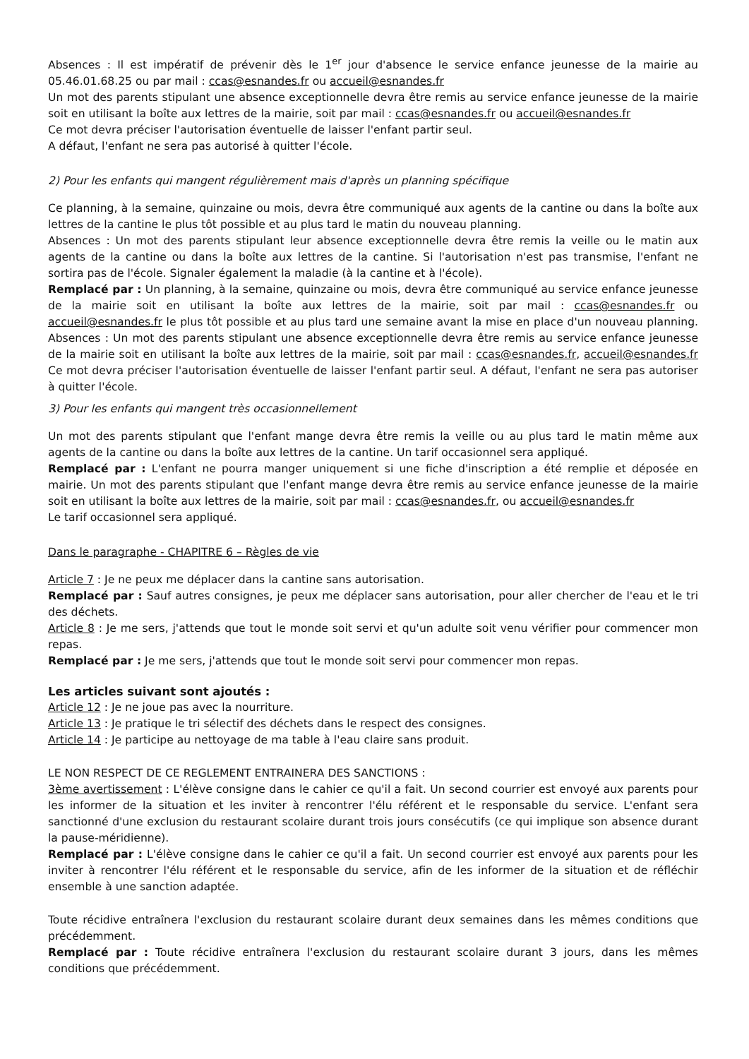Absences : Il est impératif de prévenir dès le 1<sup>er</sup> jour d'absence le service enfance jeunesse de la mairie au 05.46.01.68.25 ou par mail : ccas@esnandes.fr ou accueil@esnandes.fr
Un mot des parents stipulant une absence exceptionnelle devra être remis au service enfance jeunesse de la mairie soit en utilisant la boîte aux lettres de la mairie, soit par mail : ccas@esnandes.fr ou accueil@esnandes.fr
Ce mot devra préciser l'autorisation éventuelle de laisser l'enfant partir seul.
A défaut, l'enfant ne sera pas autorisé à quitter l'école.
2) Pour les enfants qui mangent régulièrement mais d'après un planning spécifique
Ce planning, à la semaine, quinzaine ou mois, devra être communiqué aux agents de la cantine ou dans la boîte aux lettres de la cantine le plus tôt possible et au plus tard le matin du nouveau planning.
Absences : Un mot des parents stipulant leur absence exceptionnelle devra être remis la veille ou le matin aux agents de la cantine ou dans la boîte aux lettres de la cantine. Si l'autorisation n'est pas transmise, l'enfant ne sortira pas de l'école. Signaler également la maladie (à la cantine et à l'école).
Remplacé par : Un planning, à la semaine, quinzaine ou mois, devra être communiqué au service enfance jeunesse de la mairie soit en utilisant la boîte aux lettres de la mairie, soit par mail : ccas@esnandes.fr ou accueil@esnandes.fr le plus tôt possible et au plus tard une semaine avant la mise en place d'un nouveau planning. Absences : Un mot des parents stipulant une absence exceptionnelle devra être remis au service enfance jeunesse de la mairie soit en utilisant la boîte aux lettres de la mairie, soit par mail : ccas@esnandes.fr, accueil@esnandes.fr Ce mot devra préciser l'autorisation éventuelle de laisser l'enfant partir seul. A défaut, l'enfant ne sera pas autoriser à quitter l'école.
3) Pour les enfants qui mangent très occasionnellement
Un mot des parents stipulant que l'enfant mange devra être remis la veille ou au plus tard le matin même aux agents de la cantine ou dans la boîte aux lettres de la cantine. Un tarif occasionnel sera appliqué.
Remplacé par : L'enfant ne pourra manger uniquement si une fiche d'inscription a été remplie et déposée en mairie. Un mot des parents stipulant que l'enfant mange devra être remis au service enfance jeunesse de la mairie soit en utilisant la boîte aux lettres de la mairie, soit par mail : ccas@esnandes.fr, ou accueil@esnandes.fr
Le tarif occasionnel sera appliqué.
Dans le paragraphe - CHAPITRE 6 – Règles de vie
Article 7 : Je ne peux me déplacer dans la cantine sans autorisation.
Remplacé par : Sauf autres consignes, je peux me déplacer sans autorisation, pour aller chercher de l'eau et le tri des déchets.
Article 8 : Je me sers, j'attends que tout le monde soit servi et qu'un adulte soit venu vérifier pour commencer mon repas.
Remplacé par : Je me sers, j'attends que tout le monde soit servi pour commencer mon repas.
Les articles suivant sont ajoutés :
Article 12 : Je ne joue pas avec la nourriture.
Article 13 : Je pratique le tri sélectif des déchets dans le respect des consignes.
Article 14 : Je participe au nettoyage de ma table à l'eau claire sans produit.
LE NON RESPECT DE CE REGLEMENT ENTRAINERA DES SANCTIONS :
3ème avertissement : L'élève consigne dans le cahier ce qu'il a fait. Un second courrier est envoyé aux parents pour les informer de la situation et les inviter à rencontrer l'élu référent et le responsable du service. L'enfant sera sanctionné d'une exclusion du restaurant scolaire durant trois jours consécutifs (ce qui implique son absence durant la pause-méridienne).
Remplacé par : L'élève consigne dans le cahier ce qu'il a fait. Un second courrier est envoyé aux parents pour les inviter à rencontrer l'élu référent et le responsable du service, afin de les informer de la situation et de réfléchir ensemble à une sanction adaptée.
Toute récidive entraînera l'exclusion du restaurant scolaire durant deux semaines dans les mêmes conditions que précédemment.
Remplacé par : Toute récidive entraînera l'exclusion du restaurant scolaire durant 3 jours, dans les mêmes conditions que précédemment.